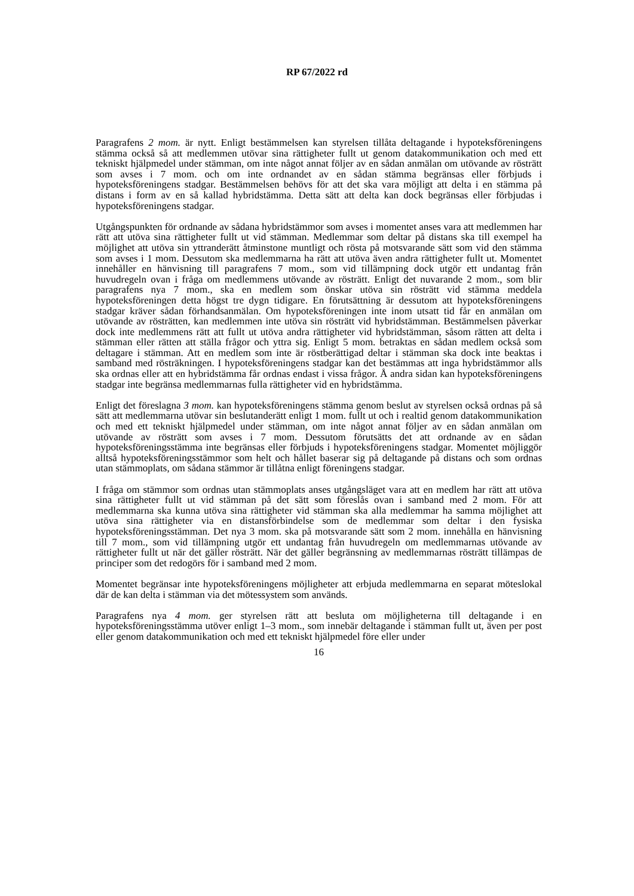RP 67/2022 rd
Paragrafens 2 mom. är nytt. Enligt bestämmelsen kan styrelsen tillåta deltagande i hypoteksföreningens stämma också så att medlemmen utövar sina rättigheter fullt ut genom datakommunikation och med ett tekniskt hjälpmedel under stämman, om inte något annat följer av en sådan anmälan om utövande av rösträtt som avses i 7 mom. och om inte ordnandet av en sådan stämma begränsas eller förbjuds i hypoteksföreningens stadgar. Bestämmelsen behövs för att det ska vara möjligt att delta i en stämma på distans i form av en så kallad hybridstämma. Detta sätt att delta kan dock begränsas eller förbjudas i hypoteksföreningens stadgar.
Utgångspunkten för ordnande av sådana hybridstämmor som avses i momentet anses vara att medlemmen har rätt att utöva sina rättigheter fullt ut vid stämman. Medlemmar som deltar på distans ska till exempel ha möjlighet att utöva sin yttranderätt åtminstone muntligt och rösta på motsvarande sätt som vid den stämma som avses i 1 mom. Dessutom ska medlemmarna ha rätt att utöva även andra rättigheter fullt ut. Momentet innehåller en hänvisning till paragrafens 7 mom., som vid tillämpning dock utgör ett undantag från huvudregeln ovan i fråga om medlemmens utövande av rösträtt. Enligt det nuvarande 2 mom., som blir paragrafens nya 7 mom., ska en medlem som önskar utöva sin rösträtt vid stämma meddela hypoteksföreningen detta högst tre dygn tidigare. En förutsättning är dessutom att hypoteksföreningens stadgar kräver sådan förhandsanmälan. Om hypoteksföreningen inte inom utsatt tid får en anmälan om utövande av rösträtten, kan medlemmen inte utöva sin rösträtt vid hybridstämman. Bestämmelsen påverkar dock inte medlemmens rätt att fullt ut utöva andra rättigheter vid hybridstämman, såsom rätten att delta i stämman eller rätten att ställa frågor och yttra sig. Enligt 5 mom. betraktas en sådan medlem också som deltagare i stämman. Att en medlem som inte är röstberättigad deltar i stämman ska dock inte beaktas i samband med rösträkningen. I hypoteksföreningens stadgar kan det bestämmas att inga hybridstämmor alls ska ordnas eller att en hybridstämma får ordnas endast i vissa frågor. Å andra sidan kan hypoteksföreningens stadgar inte begränsa medlemmarnas fulla rättigheter vid en hybridstämma.
Enligt det föreslagna 3 mom. kan hypoteksföreningens stämma genom beslut av styrelsen också ordnas på så sätt att medlemmarna utövar sin beslutanderätt enligt 1 mom. fullt ut och i realtid genom datakommunikation och med ett tekniskt hjälpmedel under stämman, om inte något annat följer av en sådan anmälan om utövande av rösträtt som avses i 7 mom. Dessutom förutsätts det att ordnande av en sådan hypoteksföreningsstämma inte begränsas eller förbjuds i hypoteksföreningens stadgar. Momentet möjliggör alltså hypoteksföreningsstämmor som helt och hållet baserar sig på deltagande på distans och som ordnas utan stämmoplats, om sådana stämmor är tillåtna enligt föreningens stadgar.
I fråga om stämmor som ordnas utan stämmoplats anses utgångsläget vara att en medlem har rätt att utöva sina rättigheter fullt ut vid stämman på det sätt som föreslås ovan i samband med 2 mom. För att medlemmarna ska kunna utöva sina rättigheter vid stämman ska alla medlemmar ha samma möjlighet att utöva sina rättigheter via en distansförbindelse som de medlemmar som deltar i den fysiska hypoteksföreningsstämman. Det nya 3 mom. ska på motsvarande sätt som 2 mom. innehålla en hänvisning till 7 mom., som vid tillämpning utgör ett undantag från huvudregeln om medlemmarnas utövande av rättigheter fullt ut när det gäller rösträtt. När det gäller begränsning av medlemmarnas rösträtt tillämpas de principer som det redogörs för i samband med 2 mom.
Momentet begränsar inte hypoteksföreningens möjligheter att erbjuda medlemmarna en separat möteslokal där de kan delta i stämman via det mötessystem som används.
Paragrafens nya 4 mom. ger styrelsen rätt att besluta om möjligheterna till deltagande i en hypoteksföreningsstämma utöver enligt 1–3 mom., som innebär deltagande i stämman fullt ut, även per post eller genom datakommunikation och med ett tekniskt hjälpmedel före eller under
16